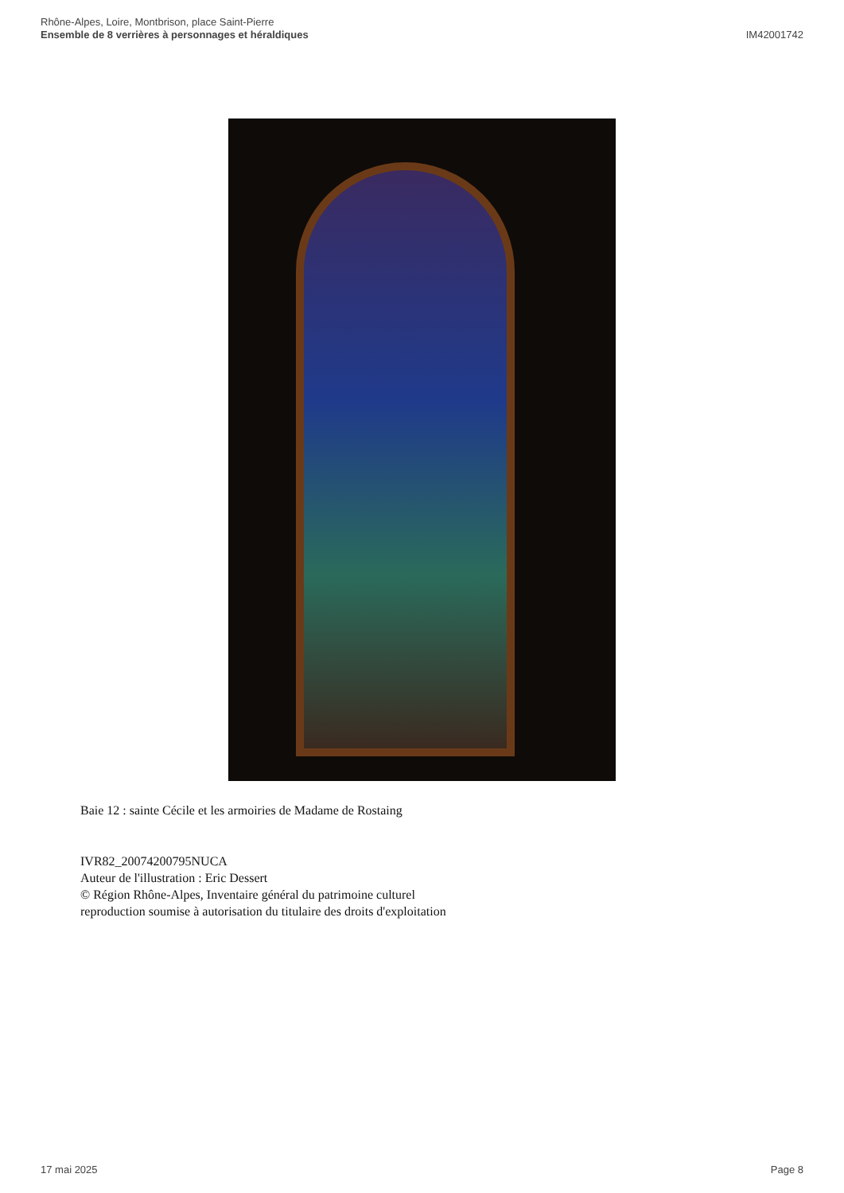Rhône-Alpes, Loire, Montbrison, place Saint-Pierre
Ensemble de 8 verrières à personnages et héraldiques
IM42001742
Baie 12 : sainte Cécile et les armoiries de Madame de Rostaing
IVR82_20074200795NUCA
Auteur de l'illustration : Eric Dessert
© Région Rhône-Alpes, Inventaire général du patrimoine culturel
reproduction soumise à autorisation du titulaire des droits d'exploitation
17 mai 2025 Page 8